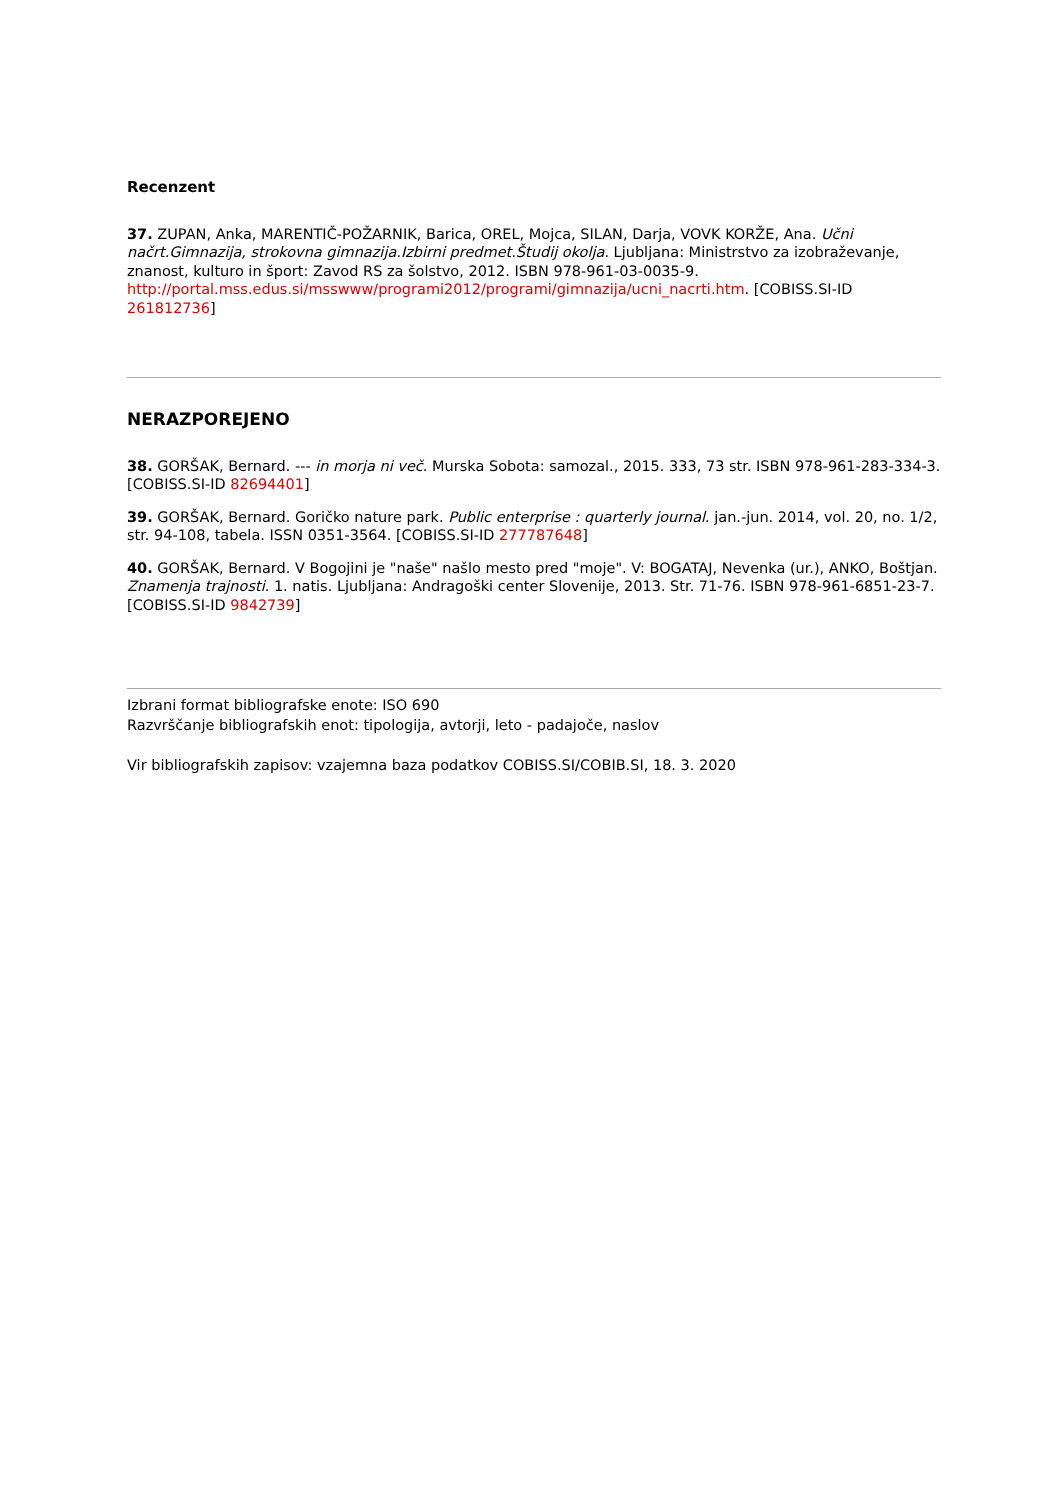Recenzent
37. ZUPAN, Anka, MARENTIČ-POŽARNIK, Barica, OREL, Mojca, SILAN, Darja, VOVK KORŽE, Ana. Učni načrt.Gimnazija, strokovna gimnazija.Izbirni predmet.Študij okolja. Ljubljana: Ministrstvo za izobraževanje, znanost, kulturo in šport: Zavod RS za šolstvo, 2012. ISBN 978-961-03-0035-9. http://portal.mss.edus.si/msswww/programi2012/programi/gimnazija/ucni_nacrti.htm. [COBISS.SI-ID 261812736]
NERAZPOREJENO
38. GORŠAK, Bernard. --- in morja ni več. Murska Sobota: samozal., 2015. 333, 73 str. ISBN 978-961-283-334-3. [COBISS.SI-ID 82694401]
39. GORŠAK, Bernard. Goričko nature park. Public enterprise : quarterly journal. jan.-jun. 2014, vol. 20, no. 1/2, str. 94-108, tabela. ISSN 0351-3564. [COBISS.SI-ID 277787648]
40. GORŠAK, Bernard. V Bogojini je "naše" našlo mesto pred "moje". V: BOGATAJ, Nevenka (ur.), ANKO, Boštjan. Znamenja trajnosti. 1. natis. Ljubljana: Andragoški center Slovenije, 2013. Str. 71-76. ISBN 978-961-6851-23-7. [COBISS.SI-ID 9842739]
Izbrani format bibliografske enote: ISO 690
Razvrščanje bibliografskih enot: tipologija, avtorji, leto - padajoče, naslov
Vir bibliografskih zapisov: vzajemna baza podatkov COBISS.SI/COBIB.SI, 18. 3. 2020